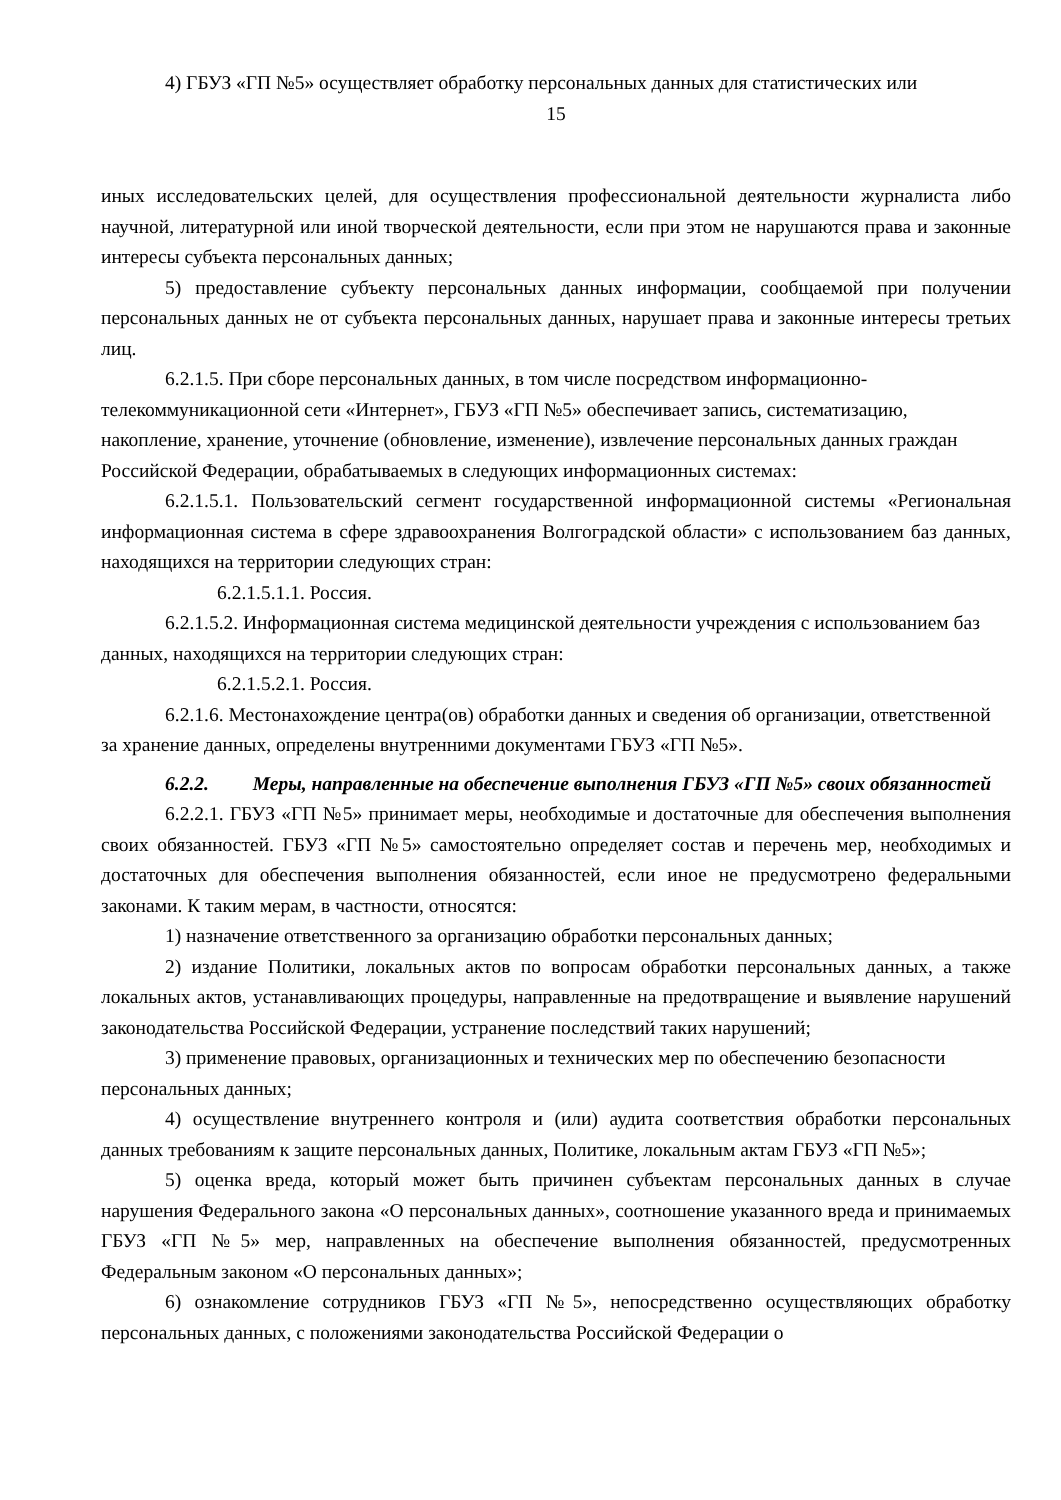4) ГБУЗ «ГП №5» осуществляет обработку персональных данных для статистических или
15
иных исследовательских целей, для осуществления профессиональной деятельности журналиста либо научной, литературной или иной творческой деятельности, если при этом не нарушаются права и законные интересы субъекта персональных данных;
5) предоставление субъекту персональных данных информации, сообщаемой при получении персональных данных не от субъекта персональных данных, нарушает права и законные интересы третьих лиц.
6.2.1.5. При сборе персональных данных, в том числе посредством информационно-телекоммуникационной сети «Интернет», ГБУЗ «ГП №5» обеспечивает запись, систематизацию, накопление, хранение, уточнение (обновление, изменение), извлечение персональных данных граждан Российской Федерации, обрабатываемых в следующих информационных системах:
6.2.1.5.1. Пользовательский сегмент государственной информационной системы «Региональная информационная система в сфере здравоохранения Волгоградской области» с использованием баз данных, находящихся на территории следующих стран:
6.2.1.5.1.1. Россия.
6.2.1.5.2. Информационная система медицинской деятельности учреждения с использованием баз данных, находящихся на территории следующих стран:
6.2.1.5.2.1. Россия.
6.2.1.6. Местонахождение центра(ов) обработки данных и сведения об организации, ответственной за хранение данных, определены внутренними документами ГБУЗ «ГП №5».
6.2.2. Меры, направленные на обеспечение выполнения ГБУЗ «ГП №5» своих обязанностей
6.2.2.1. ГБУЗ «ГП №5» принимает меры, необходимые и достаточные для обеспечения выполнения своих обязанностей. ГБУЗ «ГП №5» самостоятельно определяет состав и перечень мер, необходимых и достаточных для обеспечения выполнения обязанностей, если иное не предусмотрено федеральными законами. К таким мерам, в частности, относятся:
1) назначение ответственного за организацию обработки персональных данных;
2) издание Политики, локальных актов по вопросам обработки персональных данных, а также локальных актов, устанавливающих процедуры, направленные на предотвращение и выявление нарушений законодательства Российской Федерации, устранение последствий таких нарушений;
3) применение правовых, организационных и технических мер по обеспечению безопасности персональных данных;
4) осуществление внутреннего контроля и (или) аудита соответствия обработки персональных данных требованиям к защите персональных данных, Политике, локальным актам ГБУЗ «ГП №5»;
5) оценка вреда, который может быть причинен субъектам персональных данных в случае нарушения Федерального закона «О персональных данных», соотношение указанного вреда и принимаемых ГБУЗ «ГП №5» мер, направленных на обеспечение выполнения обязанностей, предусмотренных Федеральным законом «О персональных данных»;
6) ознакомление сотрудников ГБУЗ «ГП №5», непосредственно осуществляющих обработку персональных данных, с положениями законодательства Российской Федерации о